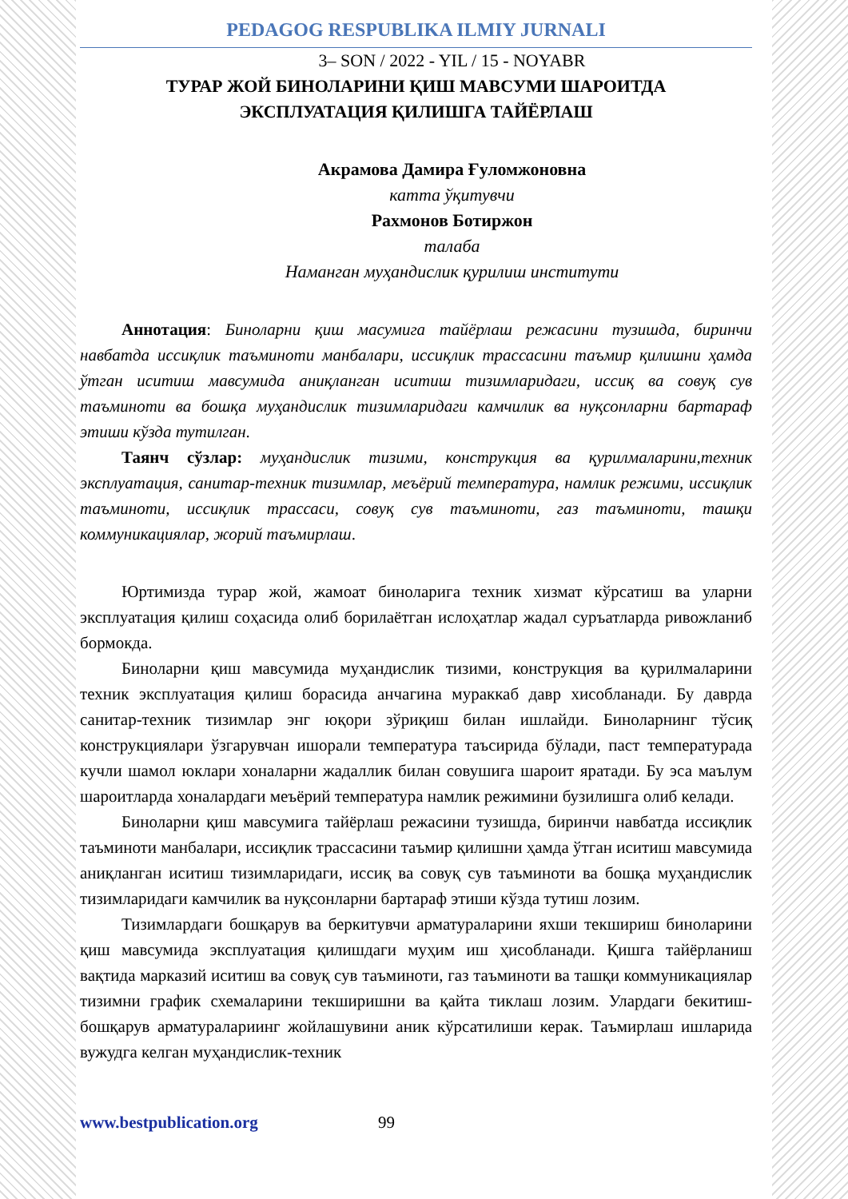PEDAGOG RESPUBLIKA ILMIY JURNALI
3– SON / 2022 - YIL / 15 - NOYABR
ТУРАР ЖОЙ БИНОЛАРИНИ ҚИШ МАВСУМИ ШАРОИТДА
ЭКСПЛУАТАЦИЯ ҚИЛИШГА ТАЙЁРЛАШ
Акрамова Дамира Ғуломжоновна
катта ўқитувчи
Рахмонов Ботиржон
талаба
Наманган муҳандислик қурилиш институти
Аннотация: Биноларни қиш масумига тайёрлаш режасини тузишда, биринчи навбатда иссиқлик таъминоти манбалари, иссиқлик трассасини таъмир қилишни ҳамда ўтган иситиш мавсумида аниқланган иситиш тизимларидаги, иссиқ ва совуқ сув таъминоти ва бошқа муҳандислик тизимларидаги камчилик ва нуқсонларни бартараф этиши кўзда тутилган.
Таянч сўзлар: муҳандислик тизими, конструкция ва қурилмаларини,техник эксплуатация, санитар-техник тизимлар, меъёрий температура, намлик режими, иссиқлик таъминоти, иссиқлик трассаси, совуқ сув таъминоти, газ таъминоти, ташқи коммуникациялар, жорий таъмирлаш.
Юртимизда турар жой, жамоат биноларига техник хизмат кўрсатиш ва уларни эксплуатация қилиш соҳасида олиб борилаётган ислоҳатлар жадал суръатларда ривожланиб бормокда.
Биноларни қиш мавсумида муҳандислик тизими, конструкция ва қурилмаларини техник эксплуатация қилиш борасида анчагина мураккаб давр хисобланади. Бу даврда санитар-техник тизимлар энг юқори зўриқиш билан ишлайди. Биноларнинг тўсиқ конструкциялари ўзгарувчан ишорали температура таъсирида бўлади, паст температурада кучли шамол юклари хоналарни жадаллик билан совушига шароит яратади. Бу эса маълум шароитларда хоналардаги меъёрий температура намлик режимини бузилишга олиб келади.
Биноларни қиш мавсумига тайёрлаш режасини тузишда, биринчи навбатда иссиқлик таъминоти манбалари, иссиқлик трассасини таъмир қилишни ҳамда ўтган иситиш мавсумида аниқланган иситиш тизимларидаги, иссиқ ва совуқ сув таъминоти ва бошқа муҳандислик тизимларидаги камчилик ва нуқсонларни бартараф этиши кўзда тутиш лозим.
Тизимлардаги бошқарув ва беркитувчи арматураларини яхши текшириш биноларини қиш мавсумида эксплуатация қилишдаги муҳим иш ҳисобланади. Қишга тайёрланиш вақтида марказий иситиш ва совуқ сув таъминоти, газ таъминоти ва ташқи коммуникациялар тизимни график схемаларини текширишни ва қайта тиклаш лозим. Улардаги бекитиш-бошқарув арматуралариинг жойлашувини аник кўрсатилиши керак. Таъмирлаш ишларида вужудга келган муҳандислик-техник
www.bestpublication.org 99